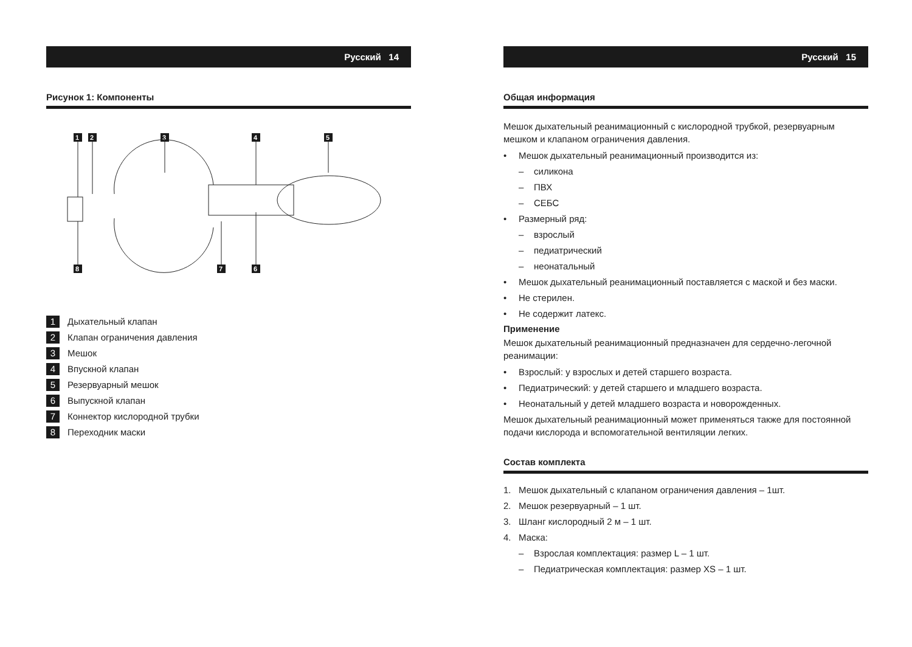Русский 14
Рисунок 1: Компоненты
1
2
3
4
5
8
7
6
1 Дыхательный клапан
2 Клапан ограничения давления
3 Мешок
4 Впускной клапан
5 Резервуарный мешок
6 Выпускной клапан
7 Коннектор кислородной трубки
8 Переходник маски
Русский 15
Общая информация
Мешок дыхательный реанимационный с кислородной трубкой, резервуарным мешком и клапаном ограничения давления.
• Мешок дыхательный реанимационный производится из:
– силикона
– ПВХ
– СЕБС
• Размерный ряд:
– взрослый
– педиатрический
– неонатальный
• Мешок дыхательный реанимационный поставляется с маской и без маски.
• Не стерилен.
• Не содержит латекс.
Применение
Мешок дыхательный реанимационный предназначен для сердечно-легочной реанимации:
• Взрослый: у взрослых и детей старшего возраста.
• Педиатрический: у детей старшего и младшего возраста.
• Неонатальный у детей младшего возраста и новорожденных.
Мешок дыхательный реанимационный может применяться также для постоянной подачи кислорода и вспомогательной вентиляции легких.
Состав комплекта
1. Мешок дыхательный с клапаном ограничения давления – 1шт.
2. Мешок резервуарный – 1 шт.
3. Шланг кислородный 2 м – 1 шт.
4. Маска:
– Взрослая комплектация: размер L – 1 шт.
– Педиатрическая комплектация: размер XS – 1 шт.